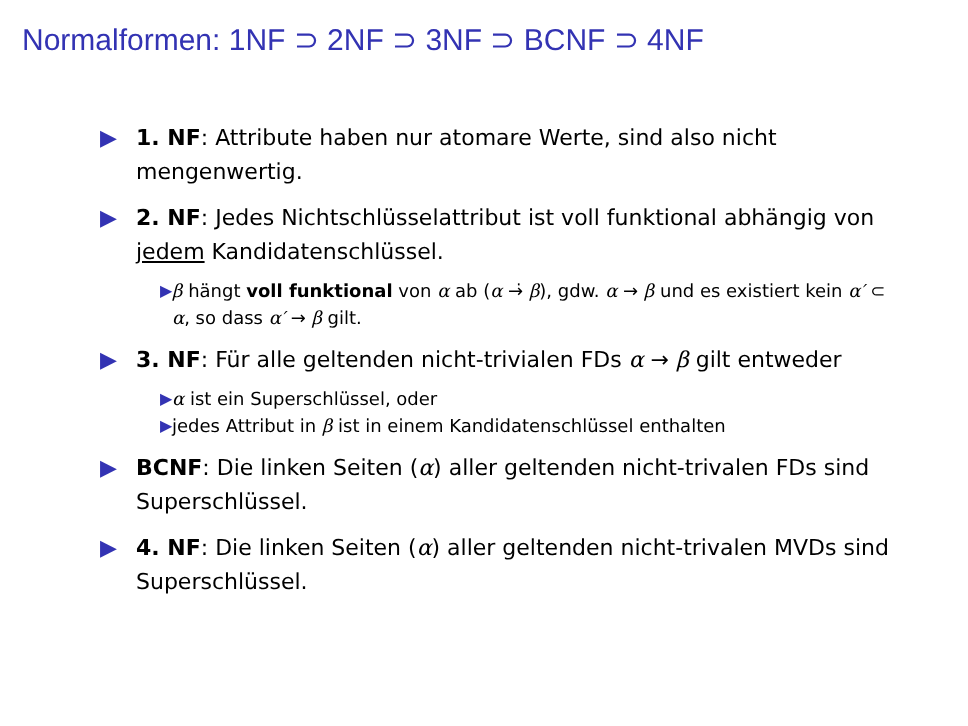Normalformen: 1NF ⊃ 2NF ⊃ 3NF ⊃ BCNF ⊃ 4NF
▶ 1. NF: Attribute haben nur atomare Werte, sind also nicht mengenwertig.
▶ 2. NF: Jedes Nichtschlüsselattribut ist voll funktional abhängig von jedem Kandidatenschlüssel.
▶ β hängt voll funktional von α ab (α →̇ β), gdw. α → β und es existiert kein α′ ⊂ α, so dass α′ → β gilt.
▶ 3. NF: Für alle geltenden nicht-trivialen FDs α → β gilt entweder
▶ α ist ein Superschlüssel, oder
▶ jedes Attribut in β ist in einem Kandidatenschlüssel enthalten
▶ BCNF: Die linken Seiten (α) aller geltenden nicht-trivalen FDs sind Superschlüssel.
▶ 4. NF: Die linken Seiten (α) aller geltenden nicht-trivalen MVDs sind Superschlüssel.